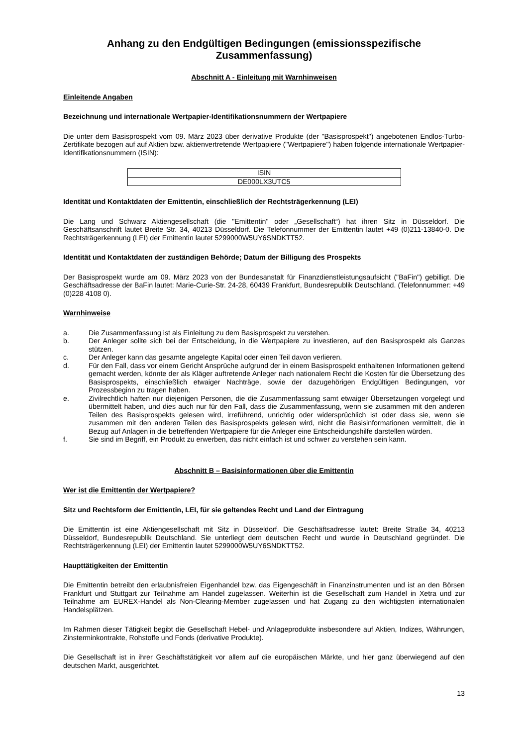Anhang zu den Endgültigen Bedingungen (emissionsspezifische Zusammenfassung)
Abschnitt A - Einleitung mit Warnhinweisen
Einleitende Angaben
Bezeichnung und internationale Wertpapier-Identifikationsnummern der Wertpapiere
Die unter dem Basisprospekt vom 09. März 2023 über derivative Produkte (der "Basisprospekt") angebotenen Endlos-Turbo-Zertifikate bezogen auf auf Aktien bzw. aktienvertretende Wertpapiere ("Wertpapiere") haben folgende internationale Wertpapier-Identifikationsnummern (ISIN):
| ISIN |
| DE000LX3UTC5 |
Identität und Kontaktdaten der Emittentin, einschließlich der Rechtsträgerkennung (LEI)
Die Lang und Schwarz Aktiengesellschaft (die "Emittentin" oder „Gesellschaft“) hat ihren Sitz in Düsseldorf. Die Geschäftsanschrift lautet Breite Str. 34, 40213 Düsseldorf. Die Telefonnummer der Emittentin lautet +49 (0)211-13840-0. Die Rechtsträgerkennung (LEI) der Emittentin lautet 5299000W5UY6SNDKTT52.
Identität und Kontaktdaten der zuständigen Behörde; Datum der Billigung des Prospekts
Der Basisprospekt wurde am 09. März 2023 von der Bundesanstalt für Finanzdienstleistungsaufsicht ("BaFin") gebilligt. Die Geschäftsadresse der BaFin lautet: Marie-Curie-Str. 24-28, 60439 Frankfurt, Bundesrepublik Deutschland. (Telefonnummer: +49 (0)228 4108 0).
Warnhinweise
a. Die Zusammenfassung ist als Einleitung zu dem Basisprospekt zu verstehen.
b. Der Anleger sollte sich bei der Entscheidung, in die Wertpapiere zu investieren, auf den Basisprospekt als Ganzes stützen.
c. Der Anleger kann das gesamte angelegte Kapital oder einen Teil davon verlieren.
d. Für den Fall, dass vor einem Gericht Ansprüche aufgrund der in einem Basisprospekt enthaltenen Informationen geltend gemacht werden, könnte der als Kläger auftretende Anleger nach nationalem Recht die Kosten für die Übersetzung des Basisprospekts, einschließlich etwaiger Nachträge, sowie der dazugehörigen Endgültigen Bedingungen, vor Prozessbeginn zu tragen haben.
e. Zivilrechtlich haften nur diejenigen Personen, die die Zusammenfassung samt etwaiger Übersetzungen vorgelegt und übermittelt haben, und dies auch nur für den Fall, dass die Zusammenfassung, wenn sie zusammen mit den anderen Teilen des Basisprospekts gelesen wird, irreführend, unrichtig oder widersprüchlich ist oder dass sie, wenn sie zusammen mit den anderen Teilen des Basisprospekts gelesen wird, nicht die Basisinformationen vermittelt, die in Bezug auf Anlagen in die betreffenden Wertpapiere für die Anleger eine Entscheidungshilfe darstellen würden.
f. Sie sind im Begriff, ein Produkt zu erwerben, das nicht einfach ist und schwer zu verstehen sein kann.
Abschnitt B – Basisinformationen über die Emittentin
Wer ist die Emittentin der Wertpapiere?
Sitz und Rechtsform der Emittentin, LEI, für sie geltendes Recht und Land der Eintragung
Die Emittentin ist eine Aktiengesellschaft mit Sitz in Düsseldorf. Die Geschäftsadresse lautet: Breite Straße 34, 40213 Düsseldorf, Bundesrepublik Deutschland. Sie unterliegt dem deutschen Recht und wurde in Deutschland gegründet. Die Rechtsträgerkennung (LEI) der Emittentin lautet 5299000W5UY6SNDKTT52.
Haupttätigkeiten der Emittentin
Die Emittentin betreibt den erlaubnisfreien Eigenhandel bzw. das Eigengeschäft in Finanzinstrumenten und ist an den Börsen Frankfurt und Stuttgart zur Teilnahme am Handel zugelassen. Weiterhin ist die Gesellschaft zum Handel in Xetra und zur Teilnahme am EUREX-Handel als Non-Clearing-Member zugelassen und hat Zugang zu den wichtigsten internationalen Handelsplätzen.
Im Rahmen dieser Tätigkeit begibt die Gesellschaft Hebel- und Anlageprodukte insbesondere auf Aktien, Indizes, Währungen, Zinsterminkontrakte, Rohstoffe und Fonds (derivative Produkte).
Die Gesellschaft ist in ihrer Geschäftstätigkeit vor allem auf die europäischen Märkte, und hier ganz überwiegend auf den deutschen Markt, ausgerichtet.
13